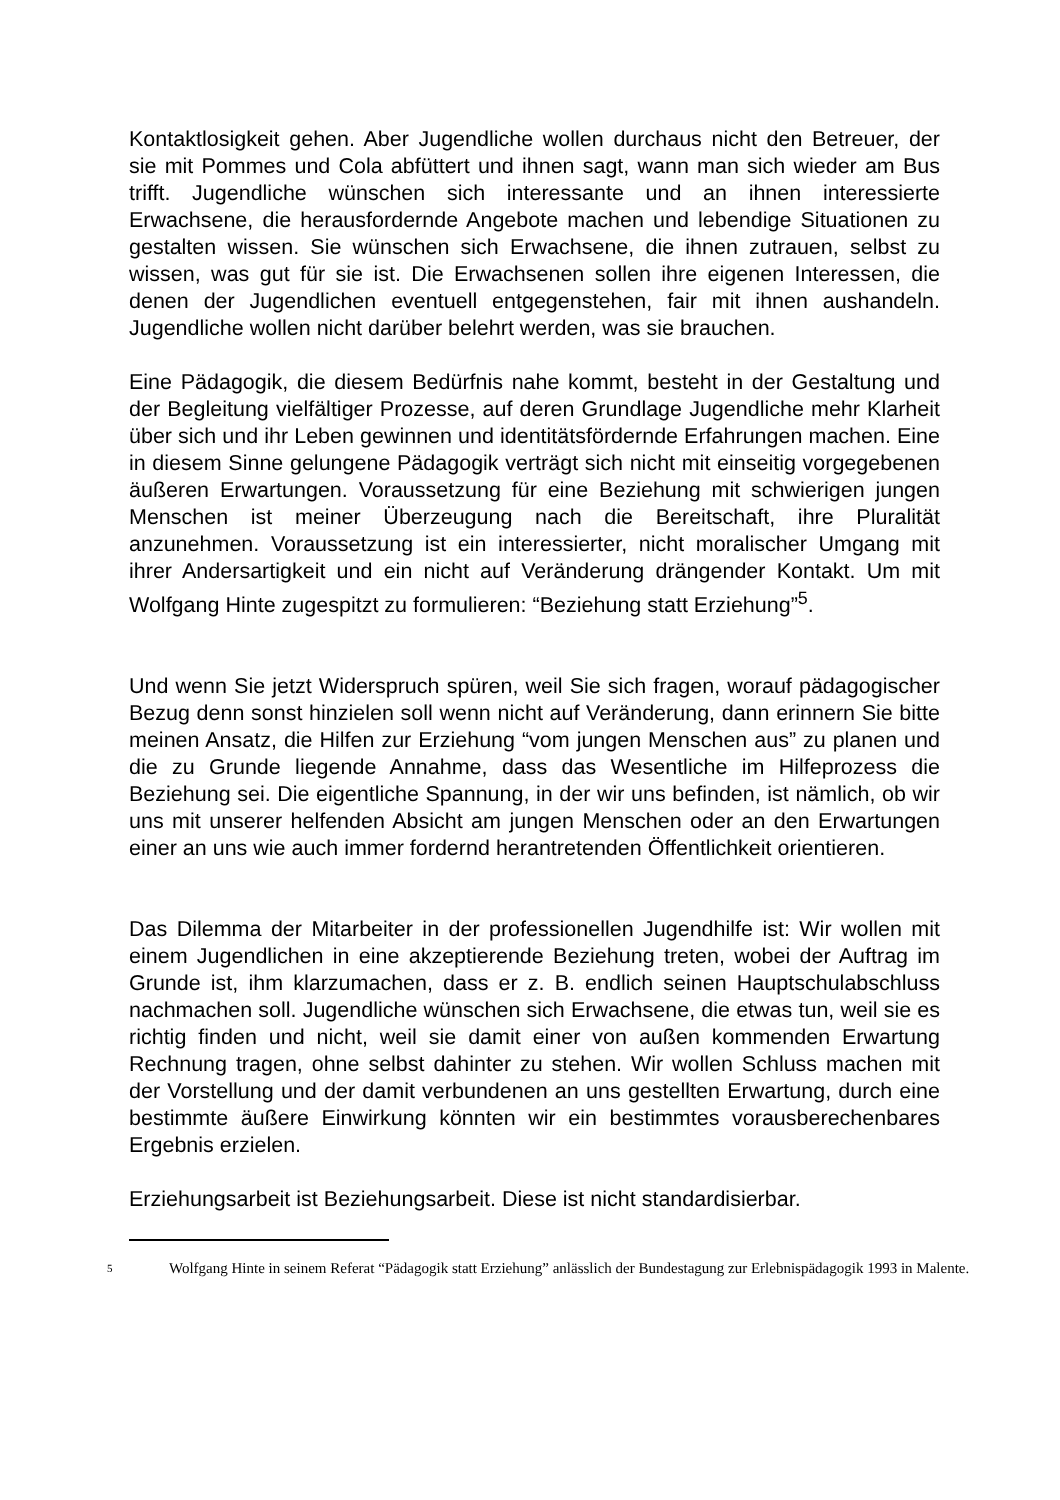Kontaktlosigkeit gehen. Aber Jugendliche wollen durchaus nicht den Betreuer, der sie mit Pommes und Cola abfüttert und ihnen sagt, wann man sich wieder am Bus trifft. Jugendliche wünschen sich interessante und an ihnen interessierte Erwachsene, die herausfordernde Angebote machen und lebendige Situationen zu gestalten wissen. Sie wünschen sich Erwachsene, die ihnen zutrauen, selbst zu wissen, was gut für sie ist. Die Erwachsenen sollen ihre eigenen Interessen, die denen der Jugendlichen eventuell entgegenstehen, fair mit ihnen aushandeln. Jugendliche wollen nicht darüber belehrt werden, was sie brauchen.
Eine Pädagogik, die diesem Bedürfnis nahe kommt, besteht in der Gestaltung und der Begleitung vielfältiger Prozesse, auf deren Grundlage Jugendliche mehr Klarheit über sich und ihr Leben gewinnen und identitätsfördernde Erfahrungen machen. Eine in diesem Sinne gelungene Pädagogik verträgt sich nicht mit einseitig vorgegebenen äußeren Erwartungen. Voraussetzung für eine Beziehung mit schwierigen jungen Menschen ist meiner Überzeugung nach die Bereitschaft, ihre Pluralität anzunehmen. Voraussetzung ist ein interessierter, nicht moralischer Umgang mit ihrer Andersartigkeit und ein nicht auf Veränderung drängender Kontakt. Um mit Wolfgang Hinte zugespitzt zu formulieren: “Beziehung statt Erziehung”<sup>5</sup>.
Und wenn Sie jetzt Widerspruch spüren, weil Sie sich fragen, worauf pädagogischer Bezug denn sonst hinzielen soll wenn nicht auf Veränderung, dann erinnern Sie bitte meinen Ansatz, die Hilfen zur Erziehung “vom jungen Menschen aus” zu planen und die zu Grunde liegende Annahme, dass das Wesentliche im Hilfeprozess die Beziehung sei. Die eigentliche Spannung, in der wir uns befinden, ist nämlich, ob wir uns mit unserer helfenden Absicht am jungen Menschen oder an den Erwartungen einer an uns wie auch immer fordernd herantretenden Öffentlichkeit orientieren.
Das Dilemma der Mitarbeiter in der professionellen Jugendhilfe ist: Wir wollen mit einem Jugendlichen in eine akzeptierende Beziehung treten, wobei der Auftrag im Grunde ist, ihm klarzumachen, dass er z. B. endlich seinen Hauptschulabschluss nachmachen soll. Jugendliche wünschen sich Erwachsene, die etwas tun, weil sie es richtig finden und nicht, weil sie damit einer von außen kommenden Erwartung Rechnung tragen, ohne selbst dahinter zu stehen. Wir wollen Schluss machen mit der Vorstellung und der damit verbundenen an uns gestellten Erwartung, durch eine bestimmte äußere Einwirkung könnten wir ein bestimmtes vorausberechenbares Ergebnis erzielen.
Erziehungsarbeit ist Beziehungsarbeit. Diese ist nicht standardisierbar.
5 Wolfgang Hinte in seinem Referat “Pädagogik statt Erziehung” anlässlich der Bundestagung zur Erlebnispädagogik 1993 in Malente.